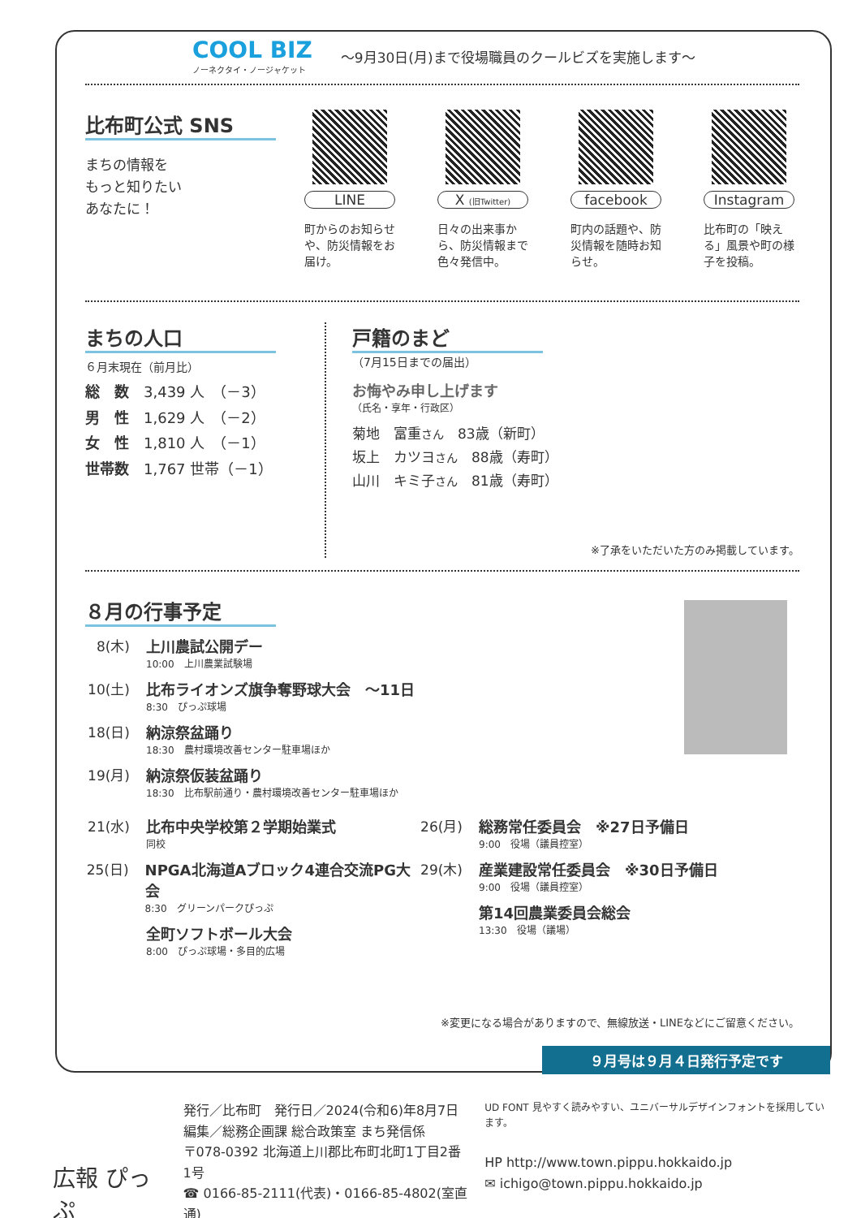COOL BIZ
ノーネクタイ・ノージャケット
～9月30日(月)まで役場職員のクールビズを実施します～
比布町公式 SNS
まちの情報を
もっと知りたい
あなたに！
LINE
町からのお知らせや、防災情報をお届け。
X (旧Twitter)
日々の出来事から、防災情報まで色々発信中。
facebook
町内の話題や、防災情報を随時お知らせ。
Instagram
比布町の「映える」風景や町の様子を投稿。
まちの人口
６月末現在（前月比）
総　数　3,439 人　（－3）
男　性　1,629 人　（－2）
女　性　1,810 人　（－1）
世帯数　1,767 世帯（－1）
戸籍のまど
（7月15日までの届出）
お悔やみ申し上げます
（氏名・享年・行政区）
菊地　富重さん　83歳（新町）
坂上　カツヨさん　88歳（寿町）
山川　キミ子さん　81歳（寿町）
※了承をいただいた方のみ掲載しています。
８月の行事予定
8(木) 上川農試公開デー
10:00　上川農業試験場
10(土)
比布ライオンズ旗争奪野球大会　～11日
8:30　ぴっぷ球場
18(日)
納涼祭盆踊り
18:30　農村環境改善センター駐車場ほか
19(月)
納涼祭仮装盆踊り
18:30　比布駅前通り・農村環境改善センター駐車場ほか
21(水)
比布中央学校第２学期始業式
同校
25(日)
NPGA北海道Aブロック4連合交流PG大会
8:30　グリーンパークぴっぷ
全町ソフトボール大会
8:00　ぴっぷ球場・多目的広場
26(月)
総務常任委員会　※27日予備日
9:00　役場（議員控室）
29(木)
産業建設常任委員会　※30日予備日
9:00　役場（議員控室）
第14回農業委員会総会
13:30　役場（議場）
※変更になる場合がありますので、無線放送・LINEなどにご留意ください。
９月号は９月４日発行予定です
広報 ぴっぷ
発行／比布町　発行日／2024(令和6)年8月7日
編集／総務企画課 総合政策室 まち発信係
〒078-0392 北海道上川郡比布町北町1丁目2番1号
☎ 0166-85-2111(代表)・0166-85-4802(室直通)
UD FONT 見やすく読みやすい、ユニバーサルデザインフォントを採用しています。
HP http://www.town.pippu.hokkaido.jp
✉ ichigo@town.pippu.hokkaido.jp